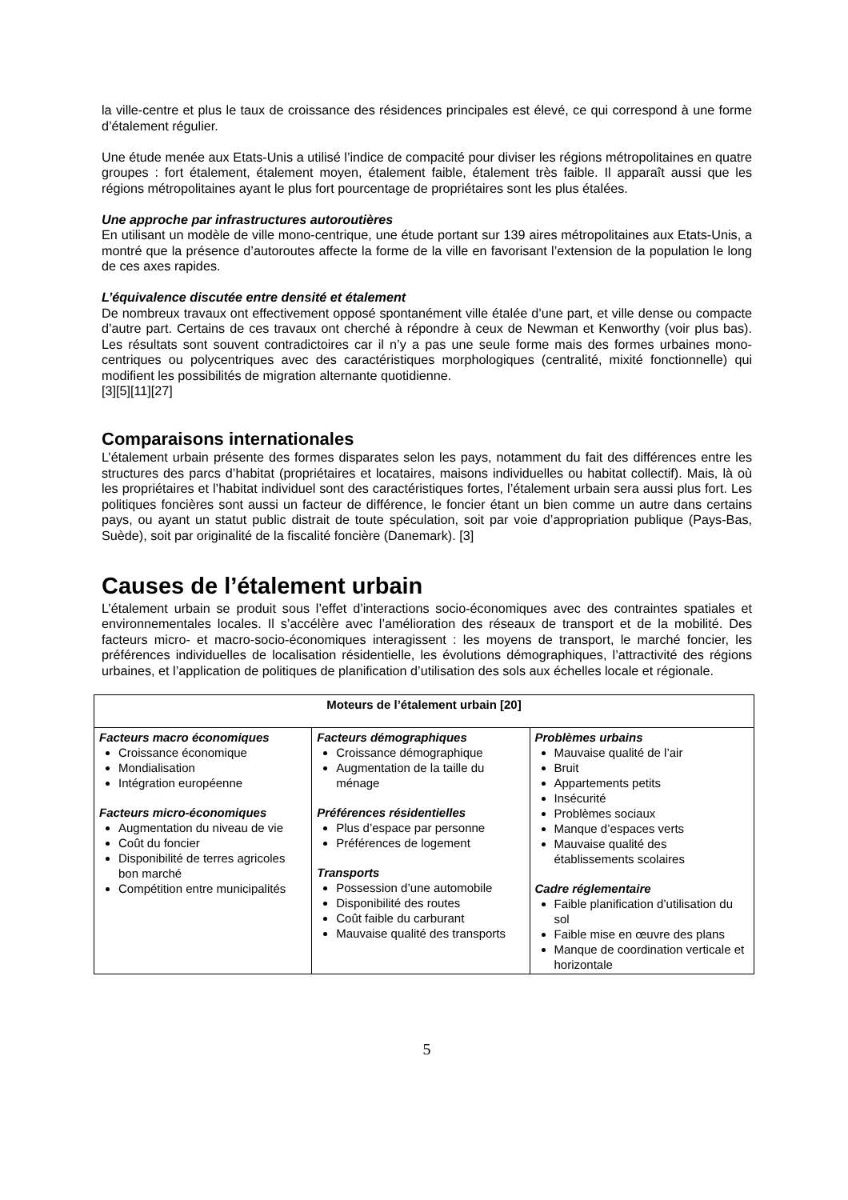la ville-centre et plus le taux de croissance des résidences principales est élevé, ce qui correspond à une forme d’étalement régulier.
Une étude menée aux Etats-Unis a utilisé l’indice de compacité pour diviser les régions métropolitaines en quatre groupes : fort étalement, étalement moyen, étalement faible, étalement très faible. Il apparaît aussi que les régions métropolitaines ayant le plus fort pourcentage de propriétaires sont les plus étalées.
Une approche par infrastructures autoroutières
En utilisant un modèle de ville mono-centrique, une étude portant sur 139 aires métropolitaines aux Etats-Unis, a montré que la présence d’autoroutes affecte la forme de la ville en favorisant l’extension de la population le long de ces axes rapides.
L’équivalence discutée entre densité et étalement
De nombreux travaux ont effectivement opposé spontanément ville étalée d’une part, et ville dense ou compacte d’autre part. Certains de ces travaux ont cherché à répondre à ceux de Newman et Kenworthy (voir plus bas). Les résultats sont souvent contradictoires car il n’y a pas une seule forme mais des formes urbaines mono-centriques ou polycentriques avec des caractéristiques morphologiques (centralité, mixité fonctionnelle) qui modifient les possibilités de migration alternante quotidienne.
[3][5][11][27]
Comparaisons internationales
L’étalement urbain présente des formes disparates selon les pays, notamment du fait des différences entre les structures des parcs d’habitat (propriétaires et locataires, maisons individuelles ou habitat collectif). Mais, là où les propriétaires et l’habitat individuel sont des caractéristiques fortes, l’étalement urbain sera aussi plus fort. Les politiques foncières sont aussi un facteur de différence, le foncier étant un bien comme un autre dans certains pays, ou ayant un statut public distrait de toute spéculation, soit par voie d’appropriation publique (Pays-Bas, Suède), soit par originalité de la fiscalité foncière (Danemark). [3]
Causes de l’étalement urbain
L’étalement urbain se produit sous l’effet d’interactions socio-économiques avec des contraintes spatiales et environnementales locales. Il s’accélère avec l’amélioration des réseaux de transport et de la mobilité. Des facteurs micro- et macro-socio-économiques interagissent : les moyens de transport, le marché foncier, les préférences individuelles de localisation résidentielle, les évolutions démographiques, l’attractivité des régions urbaines, et l’application de politiques de planification d’utilisation des sols aux échelles locale et régionale.
| Moteurs de l’étalement urbain [20] | | |
| --- | --- | --- |
| Facteurs macro économiques Croissance économique Mondialisation Intégration européenne Facteurs micro-économiques Augmentation du niveau de vie Coût du foncier Disponibilité de terres agricoles bon marché Compétition entre municipalités | Facteurs démographiques Croissance démographique Augmentation de la taille du ménage Préférences résidentielles Plus d’espace par personne Préférences de logement Transports Possession d’une automobile Disponibilité des routes Coût faible du carburant Mauvaise qualité des transports | Problèmes urbains Mauvaise qualité de l’air Bruit Appartements petits Insécurité Problèmes sociaux Manque d’espaces verts Mauvaise qualité des établissements scolaires Cadre réglementaire Faible planification d’utilisation du sol Faible mise en œuvre des plans Manque de coordination verticale et horizontale |
5